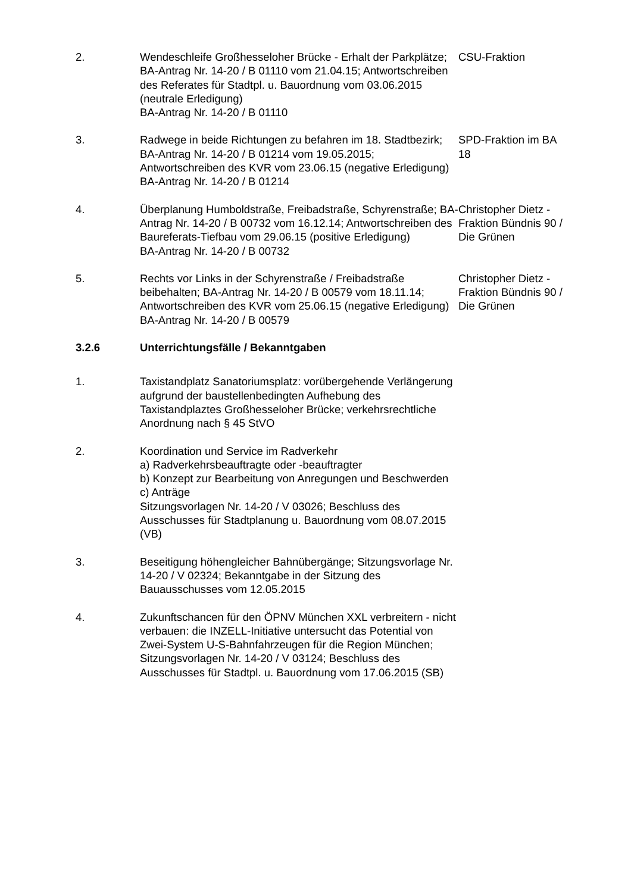2. Wendeschleife Großhesseloher Brücke - Erhalt der Parkplätze; BA-Antrag Nr. 14-20 / B 01110 vom 21.04.15; Antwortschreiben des Referates für Stadtpl. u. Bauordnung vom 03.06.2015 (neutrale Erledigung)
BA-Antrag Nr. 14-20 / B 01110
CSU-Fraktion
3. Radwege in beide Richtungen zu befahren im 18. Stadtbezirk; BA-Antrag Nr. 14-20 / B 01214 vom 19.05.2015; Antwortschreiben des KVR vom 23.06.15 (negative Erledigung)
BA-Antrag Nr. 14-20 / B 01214
SPD-Fraktion im BA 18
4. Überplanung Humboldstraße, Freibadstraße, Schyrenstraße; BA-Antrag Nr. 14-20 / B 00732 vom 16.12.14; Antwortschreiben des Baureferats-Tiefbau vom 29.06.15 (positive Erledigung)
BA-Antrag Nr. 14-20 / B 00732
Christopher Dietz - Fraktion Bündnis 90 / Die Grünen
5. Rechts vor Links in der Schyrenstraße / Freibadstraße beibehalten; BA-Antrag Nr. 14-20 / B 00579 vom 18.11.14; Antwortschreiben des KVR vom 25.06.15 (negative Erledigung)
BA-Antrag Nr. 14-20 / B 00579
Christopher Dietz - Fraktion Bündnis 90 / Die Grünen
3.2.6 Unterrichtungsfälle / Bekanntgaben
1. Taxistandplatz Sanatoriumsplatz: vorübergehende Verlängerung aufgrund der baustellenbedingten Aufhebung des Taxistandplaztes Großhesseloher Brücke; verkehrsrechtliche Anordnung nach § 45 StVO
2. Koordination und Service im Radverkehr
a) Radverkehrsbeauftragte oder -beauftragter
b) Konzept zur Bearbeitung von Anregungen und Beschwerden
c) Anträge
Sitzungsvorlagen Nr. 14-20 / V 03026; Beschluss des Ausschusses für Stadtplanung u. Bauordnung vom 08.07.2015 (VB)
3. Beseitigung höhengleicher Bahnübergänge; Sitzungsvorlage Nr. 14-20 / V 02324; Bekanntgabe in der Sitzung des Bauausschusses vom 12.05.2015
4. Zukunftschancen für den ÖPNV München XXL verbreitern - nicht verbauen: die INZELL-Initiative untersucht das Potential von Zwei-System U-S-Bahnfahrzeugen für die Region München; Sitzungsvorlagen Nr. 14-20 / V 03124; Beschluss des Ausschusses für Stadtpl. u. Bauordnung vom 17.06.2015 (SB)